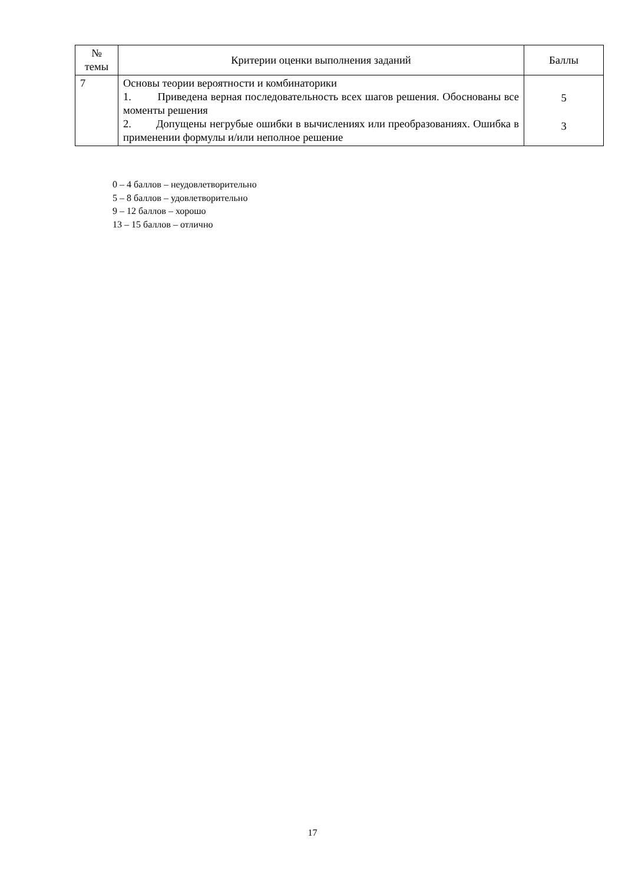| № темы | Критерии оценки выполнения заданий | Баллы |
| --- | --- | --- |
| 7 | Основы теории вероятности и комбинаторики 1. Приведена верная последовательность всех шагов решения. Обоснованы все моменты решения 2. Допущены негрубые ошибки в вычислениях или преобразованиях. Ошибка в применении формулы и/или неполное решение | 5 3 |
0 – 4 баллов – неудовлетворительно
5 – 8 баллов – удовлетворительно
9 – 12 баллов – хорошо
13 – 15 баллов – отлично
17